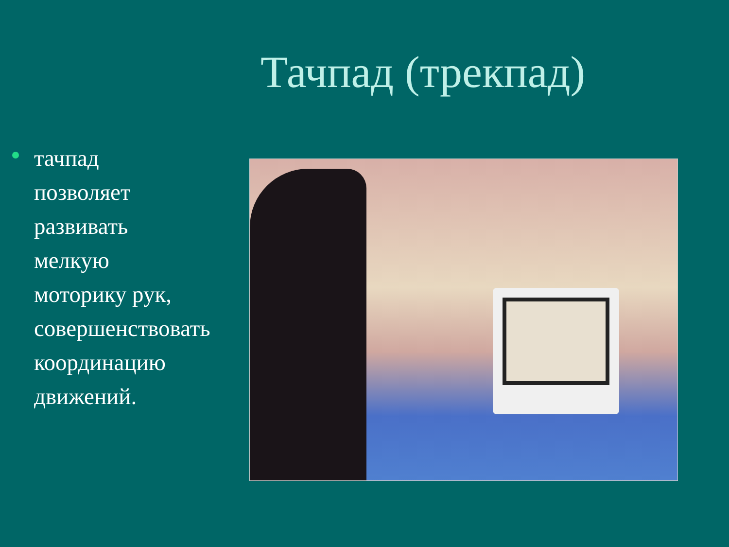Тачпад (трекпад)
тачпад позволяет развивать мелкую моторику рук, совершенствовать координацию движений.